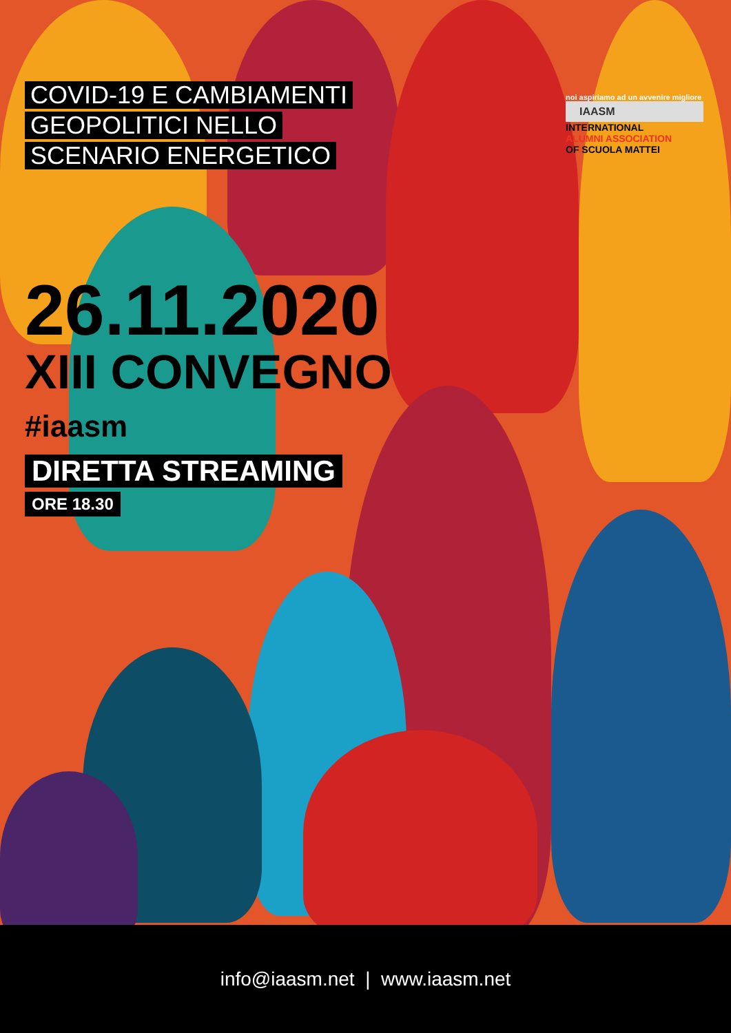COVID-19 E CAMBIAMENTI
GEOPOLITICI NELLO
SCENARIO ENERGETICO
26.11.2020
XIII CONVEGNO
#iaasm
DIRETTA STREAMING
ORE 18.30
noi aspiriamo ad un avvenire migliore
IAASM
INTERNATIONAL
ALUMNI ASSOCIATION
OF SCUOLA MATTEI
info@iaasm.net | www.iaasm.net